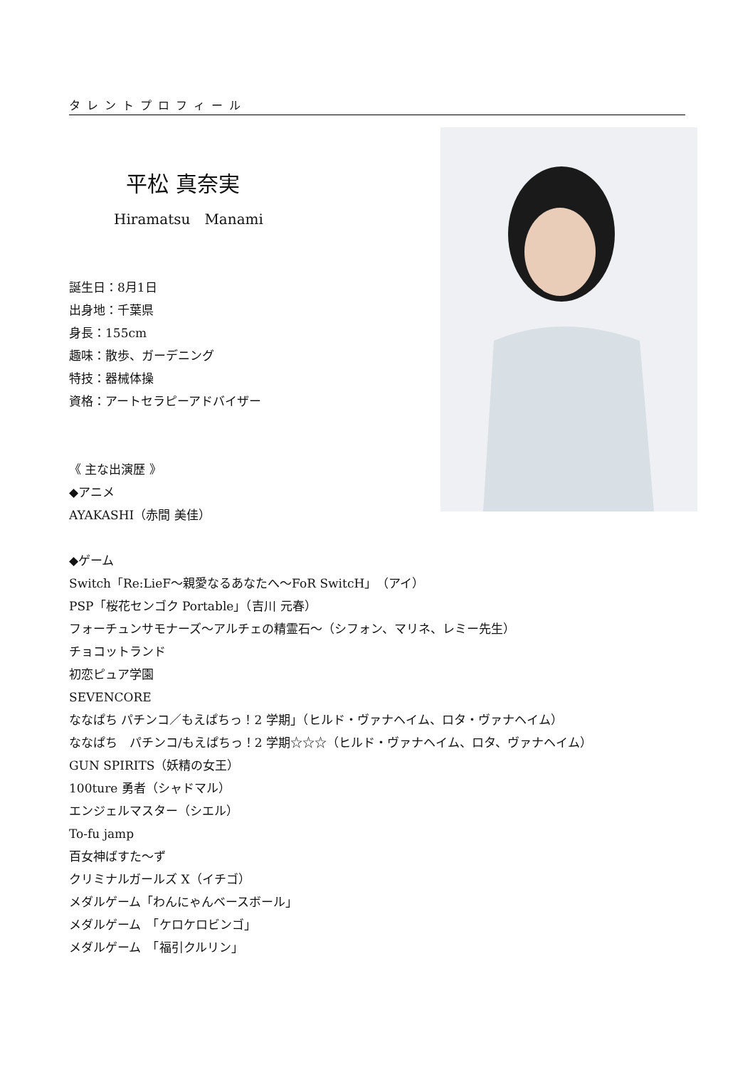タレントプロフィール
平松 真奈実
Hiramatsu　Manami
誕生日：8月1日
出身地：千葉県
身長：155cm
趣味：散歩、ガーデニング
特技：器械体操
資格：アートセラピーアドバイザー
《 主な出演歴 》
◆アニメ
AYAKASHI（赤間 美佳）
◆ゲーム
Switch「Re:LieF～親愛なるあなたへ～FoR SwitcH」（アイ）
PSP「桜花センゴク Portable」（吉川 元春）
フォーチュンサモナーズ～アルチェの精霊石～（シフォン、マリネ、レミー先生）
チョコットランド
初恋ピュア学園
SEVENCORE
ななぱち パチンコ／もえぱちっ！2 学期」（ヒルド・ヴァナヘイム、ロタ・ヴァナヘイム）
ななぱち　パチンコ/もえぱちっ！2 学期☆☆☆（ヒルド・ヴァナヘイム、ロタ、ヴァナヘイム）
GUN SPIRITS（妖精の女王）
100ture 勇者（シャドマル）
エンジェルマスター（シエル）
To-fu jamp
百女神ばすた～ず
クリミナルガールズ X（イチゴ）
メダルゲーム「わんにゃんベースボール」
メダルゲーム　「ケロケロビンゴ」
メダルゲーム　「福引クルリン」